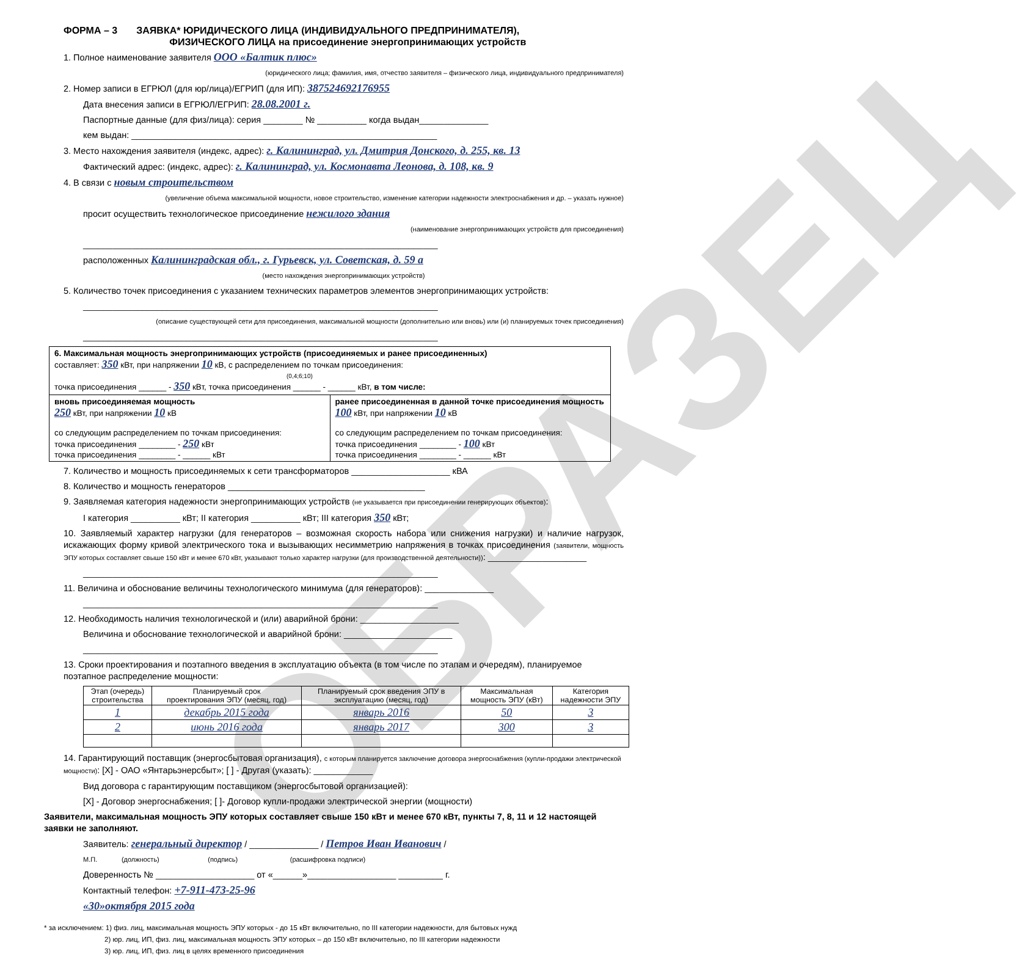ОБРАЗЕЦ
ФОРМА – 3 ЗАЯВКА* ЮРИДИЧЕСКОГО ЛИЦА (ИНДИВИДУАЛЬНОГО ПРЕДПРИНИМАТЕЛЯ),
ФИЗИЧЕСКОГО ЛИЦА на присоединение энергопринимающих устройств
1. Полное наименование заявителя ООО «Балтик плюс»
(юридического лица; фамилия, имя, отчество заявителя – физического лица, индивидуального предпринимателя)
2. Номер записи в ЕГРЮЛ (для юр/лица)/ЕГРИП (для ИП): 387524692176955
Дата внесения записи в ЕГРЮЛ/ЕГРИП: 28.08.2001 г.
Паспортные данные (для физ/лица): серия ________ № __________ когда выдан______________
кем выдан: ______________________________________________________________
3. Место нахождения заявителя (индекс, адрес): г. Калининград, ул. Дмитрия Донского, д. 255, кв. 13
Фактический адрес: (индекс, адрес): г. Калининград, ул. Космонавта Леонова, д. 108, кв. 9
4. В связи с новым строительством
(увеличение объема максимальной мощности, новое строительство, изменение категории надежности электроснабжения и др. – указать нужное)
просит осуществить технологическое присоединение нежилого здания
(наименование энергопринимающих устройств для присоединения)
________________________________________________________________________
расположенных Калининградская обл., г. Гурьевск, ул. Советская, д. 59 а
(место нахождения энергопринимающих устройств)
5. Количество точек присоединения с указанием технических параметров элементов энергопринимающих устройств:
________________________________________________________________________
(описание существующей сети для присоединения, максимальной мощности (дополнительно или вновь) или (и) планируемых точек присоединения)
________________________________________________________________________
| 6. Максимальная мощность энергопринимающих устройств (присоединяемых и ранее присоединенных) составляет: 350 кВт, при напряжении 10 кВ, с распределением по точкам присоединения: (0,4;6;10) точка присоединения ______ - 350 кВт, точка присоединения ______ - ______ кВт, в том числе: | |
| вновь присоединяемая мощность 250 кВт, при напряжении 10 кВ со следующим распределением по точкам присоединения: точка присоединения ________ - 250 кВт точка присоединения ________ - ______ кВт | ранее присоединенная в данной точке присоединения мощность 100 кВт, при напряжении 10 кВ со следующим распределением по точкам присоединения: точка присоединения ________ - 100 кВт точка присоединения ________ - ______ кВт |
7. Количество и мощность присоединяемых к сети трансформаторов ____________________ кВА
8. Количество и мощность генераторов ________________________________________
9. Заявляемая категория надежности энергопринимающих устройств (не указывается при присоединении генерирующих объектов):
I категория __________ кВт; II категория __________ кВт; III категория 350 кВт;
10. Заявляемый характер нагрузки (для генераторов – возможная скорость набора или снижения нагрузки) и наличие нагрузок, искажающих форму кривой электрического тока и вызывающих несимметрию напряжения в точках присоединения (заявители, мощность ЭПУ которых составляет свыше 150 кВт и менее 670 кВт, указывают только характер нагрузки (для производственной деятельности)): ____________________
________________________________________________________________________
11. Величина и обоснование величины технологического минимума (для генераторов): ______________
________________________________________________________________________
12. Необходимость наличия технологической и (или) аварийной брони: ____________________
Величина и обоснование технологической и аварийной брони: ______________________
________________________________________________________________________
13. Сроки проектирования и поэтапного введения в эксплуатацию объекта (в том числе по этапам и очередям), планируемое поэтапное распределение мощности:
| Этап (очередь) строительства | Планируемый срок проектирования ЭПУ (месяц, год) | Планируемый срок введения ЭПУ в эксплуатацию (месяц, год) | Максимальная мощность ЭПУ (кВт) | Категория надежности ЭПУ |
| --- | --- | --- | --- | --- |
| 1 | декабрь 2015 года | январь 2016 | 50 | 3 |
| 2 | июнь 2016 года | январь 2017 | 300 | 3 |
14. Гарантирующий поставщик (энергосбытовая организация), с которым планируется заключение договора энергоснабжения (купли-продажи электрической мощности): [X] - ОАО «Янтарьэнерсбыт»; [ ] - Другая (указать): ____________
Вид договора с гарантирующим поставщиком (энергосбытовой организацией):
[X] - Договор энергоснабжения; [ ]- Договор купли-продажи электрической энергии (мощности)
Заявители, максимальная мощность ЭПУ которых составляет свыше 150 кВт и менее 670 кВт, пункты 7, 8, 11 и 12 настоящей заявки не заполняют.
Заявитель: генеральный директор / ______________ / Петров Иван Иванович /
М.П. (должность) (подпись) (расшифровка подписи)
Доверенность № ____________________ от «______»__________________ _________ г.
Контактный телефон: +7-911-473-25-96
«30»октября 2015 года
* за исключением: 1) физ. лиц, максимальная мощность ЭПУ которых - до 15 кВт включительно, по III категории надежности, для бытовых нужд
2) юр. лиц, ИП, физ. лиц, максимальная мощность ЭПУ которых – до 150 кВт включительно, по III категории надежности
3) юр. лиц, ИП, физ. лиц в целях временного присоединения